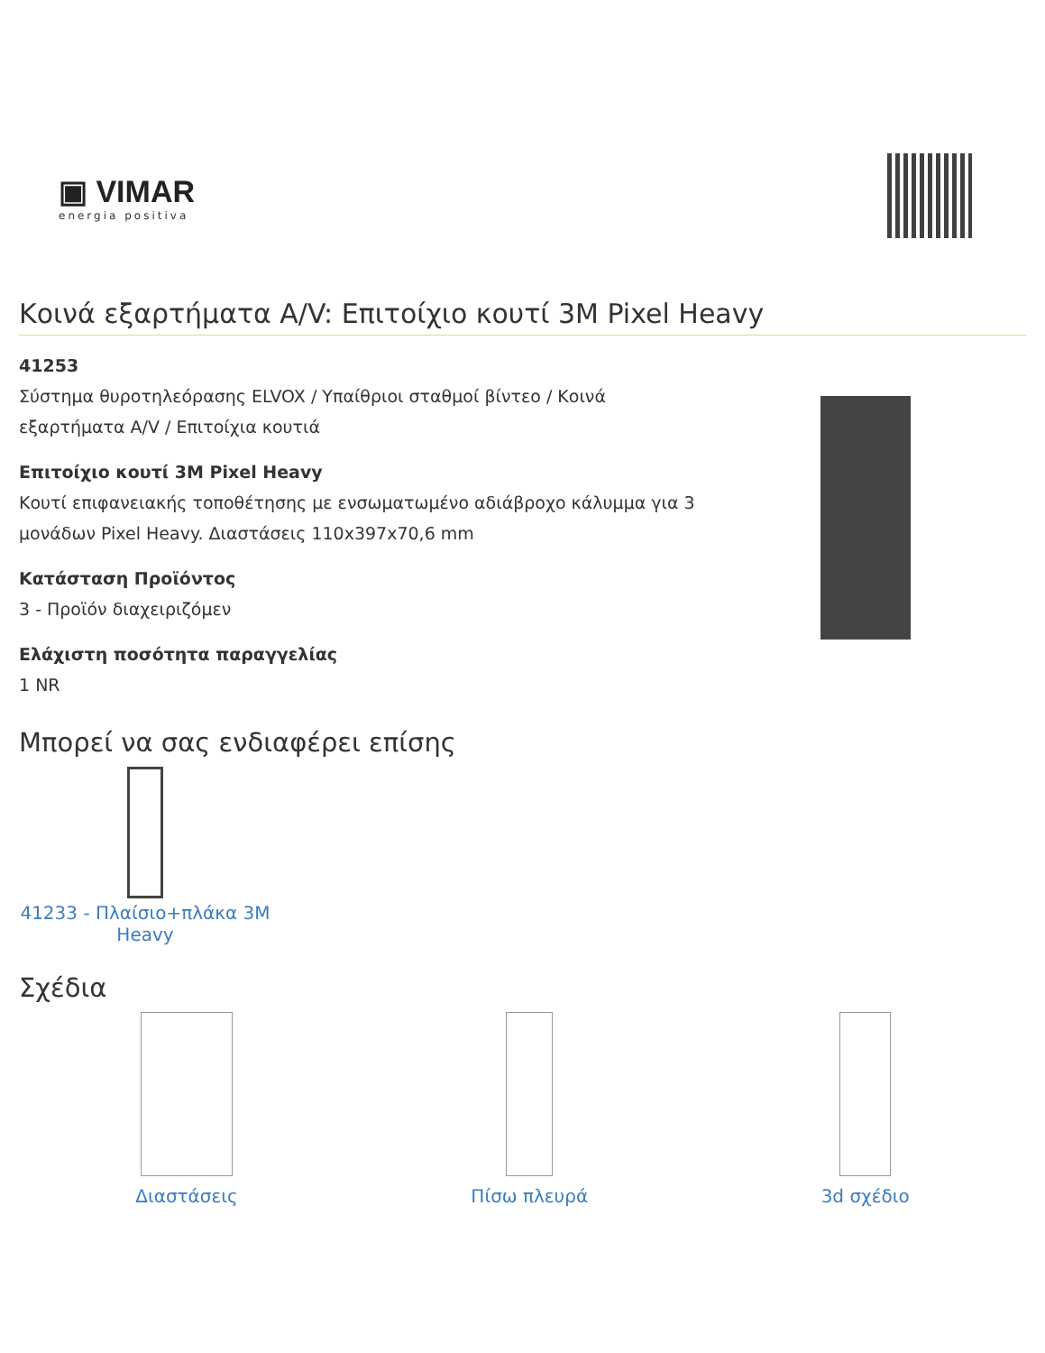▣ VIMAR
energia positiva
Κοινά εξαρτήματα A/V: Επιτοίχιο κουτί 3M Pixel Heavy
41253
Σύστημα θυροτηλεόρασης ELVOX / Υπαίθριοι σταθμοί βίντεο / Κοινά εξαρτήματα A/V / Επιτοίχια κουτιά
Επιτοίχιο κουτί 3M Pixel Heavy
Κουτί επιφανειακής τοποθέτησης με ενσωματωμένο αδιάβροχο κάλυμμα για 3 μονάδων Pixel Heavy. Διαστάσεις 110x397x70,6 mm
Κατάσταση Προϊόντος
3 - Προϊόν διαχειριζόμεν
Ελάχιστη ποσότητα παραγγελίας
1 NR
Μπορεί να σας ενδιαφέρει επίσης
41233 - Πλαίσιο+πλάκα 3M Heavy
Σχέδια
Διαστάσεις Πίσω πλευρά 3d σχέδιο